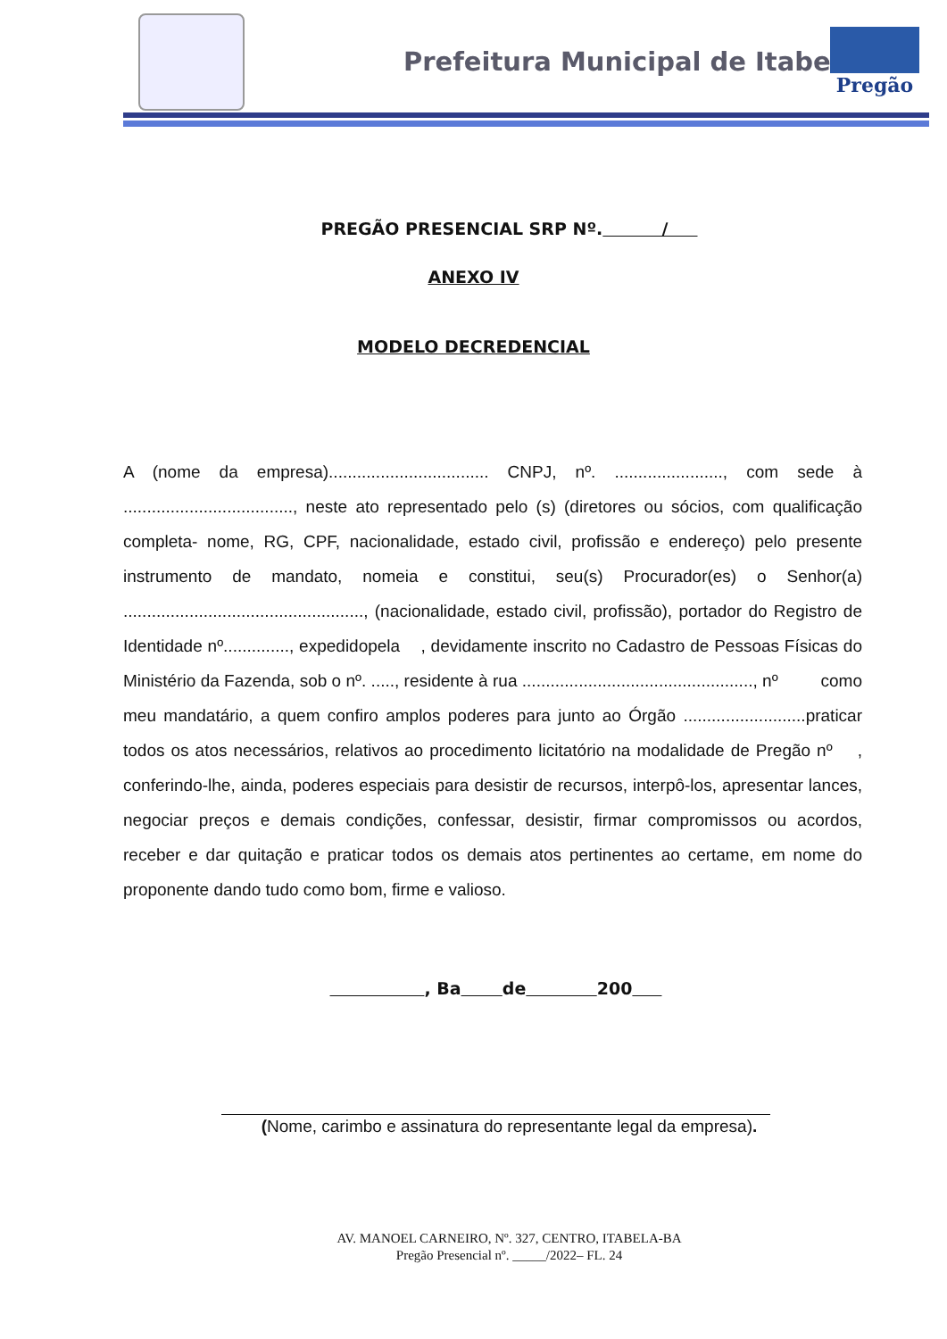Prefeitura Municipal de Itabela
Pregão
PREGÃO PRESENCIAL SRP Nº. /
ANEXO IV
MODELO DECREDENCIAL
A (nome da empresa).................................. CNPJ, nº. ......................., com sede à ...................................., neste ato representado pelo (s) (diretores ou sócios, com qualificação completa- nome, RG, CPF, nacionalidade, estado civil, profissão e endereço) pelo presente instrumento de mandato, nomeia e constitui, seu(s) Procurador(es) o Senhor(a) ..................................................., (nacionalidade, estado civil, profissão), portador do Registro de Identidade nº.............., expedidopela , devidamente inscrito no Cadastro de Pessoas Físicas do Ministério da Fazenda, sob o nº. ....., residente à rua ................................................., nº como meu mandatário, a quem confiro amplos poderes para junto ao Órgão ..........................praticar todos os atos necessários, relativos ao procedimento licitatório na modalidade de Pregão nº , conferindo-lhe, ainda, poderes especiais para desistir de recursos, interpô-los, apresentar lances, negociar preços e demais condições, confessar, desistir, firmar compromissos ou acordos, receber e dar quitação e praticar todos os demais atos pertinentes ao certame, em nome do proponente dando tudo como bom, firme e valioso.
, Ba de 200
(Nome, carimbo e assinatura do representante legal da empresa).
AV. MANOEL CARNEIRO, Nº. 327, CENTRO, ITABELA-BA
Pregão Presencial nº. _____/2022– FL. 24